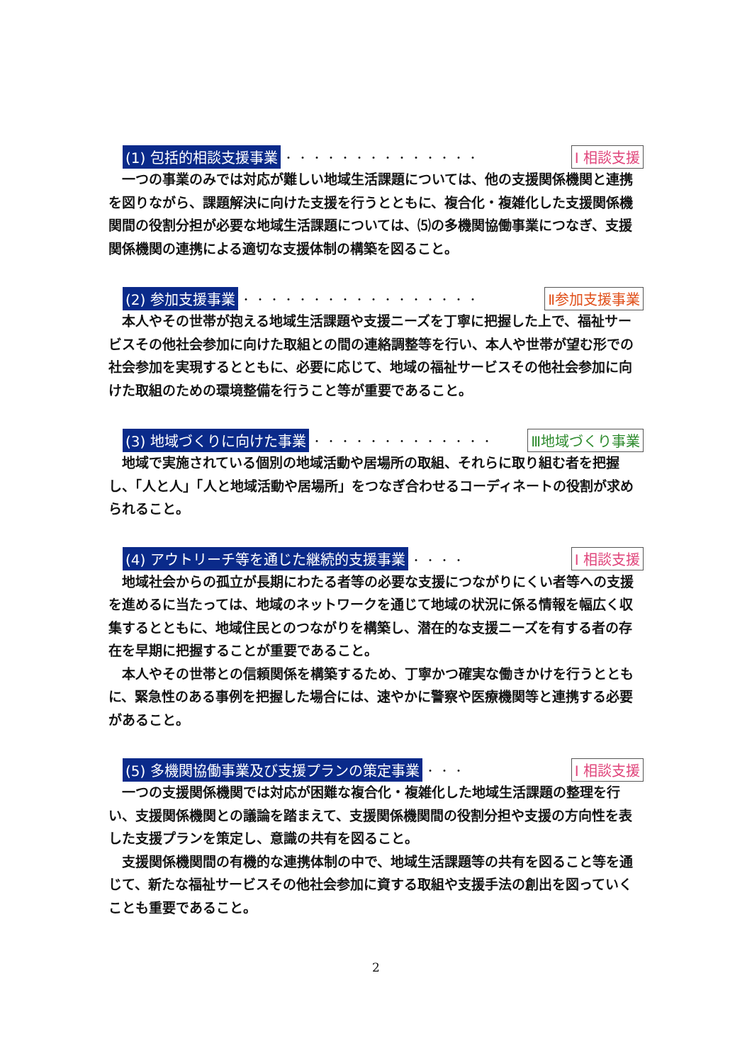(1) 包括的相談支援事業 ・・・・・・・・・・・・・・ Ⅰ 相談支援
一つの事業のみでは対応が難しい地域生活課題については、他の支援関係機関と連携を図りながら、課題解決に向けた支援を行うとともに、複合化・複雑化した支援関係機関間の役割分担が必要な地域生活課題については、⑸の多機関協働事業につなぎ、支援関係機関の連携による適切な支援体制の構築を図ること。
(2) 参加支援事業 ・・・・・・・・・・・・・・・・・ Ⅱ参加支援事業
本人やその世帯が抱える地域生活課題や支援ニーズを丁寧に把握した上で、福祉サービスその他社会参加に向けた取組との間の連絡調整等を行い、本人や世帯が望む形での社会参加を実現するとともに、必要に応じて、地域の福祉サービスその他社会参加に向けた取組のための環境整備を行うこと等が重要であること。
(3) 地域づくりに向けた事業 ・・・・・・・・・・・・・ Ⅲ地域づくり事業
地域で実施されている個別の地域活動や居場所の取組、それらに取り組む者を把握し、「人と人」「人と地域活動や居場所」をつなぎ合わせるコーディネートの役割が求められること。
(4) アウトリーチ等を通じた継続的支援事業 ・・・・ Ⅰ 相談支援
地域社会からの孤立が長期にわたる者等の必要な支援につながりにくい者等への支援を進めるに当たっては、地域のネットワークを通じて地域の状況に係る情報を幅広く収集するとともに、地域住民とのつながりを構築し、潜在的な支援ニーズを有する者の存在を早期に把握することが重要であること。
本人やその世帯との信頼関係を構築するため、丁寧かつ確実な働きかけを行うとともに、緊急性のある事例を把握した場合には、速やかに警察や医療機関等と連携する必要があること。
(5) 多機関協働事業及び支援プランの策定事業 ・・・ Ⅰ 相談支援
一つの支援関係機関では対応が困難な複合化・複雑化した地域生活課題の整理を行い、支援関係機関との議論を踏まえて、支援関係機関間の役割分担や支援の方向性を表した支援プランを策定し、意識の共有を図ること。
支援関係機関間の有機的な連携体制の中で、地域生活課題等の共有を図ること等を通じて、新たな福祉サービスその他社会参加に資する取組や支援手法の創出を図っていくことも重要であること。
2